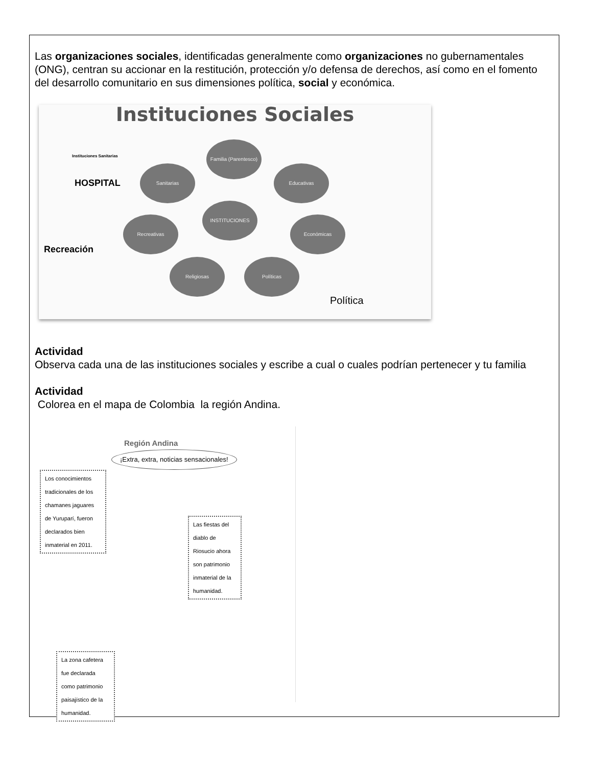Las organizaciones sociales, identificadas generalmente como organizaciones no gubernamentales (ONG), centran su accionar en la restitución, protección y/o defensa de derechos, así como en el fomento del desarrollo comunitario en sus dimensiones política, social y económica.
Instituciones Sociales
Instituciones Sanitarias
Familia (Parentesco)
Sanitarias Educativas
INSTITUCIONES
Recreativas Económicas
Religiosas Políticas
HOSPITAL
Recreación
Política
Actividad
Observa cada una de las instituciones sociales y escribe a cual o cuales podrían pertenecer y tu familia
Actividad
Colorea en el mapa de Colombia la región Andina.
Región Andina
¡Extra, extra, noticias sensacionales!
Los conocimientos tradicionales de los chamanes jaguares de Yuruparí, fueron declarados bien inmaterial en 2011.
Las fiestas del diablo de Riosucio ahora son patrimonio inmaterial de la humanidad.
La zona cafetera fue declarada como patrimonio paisajístico de la humanidad.